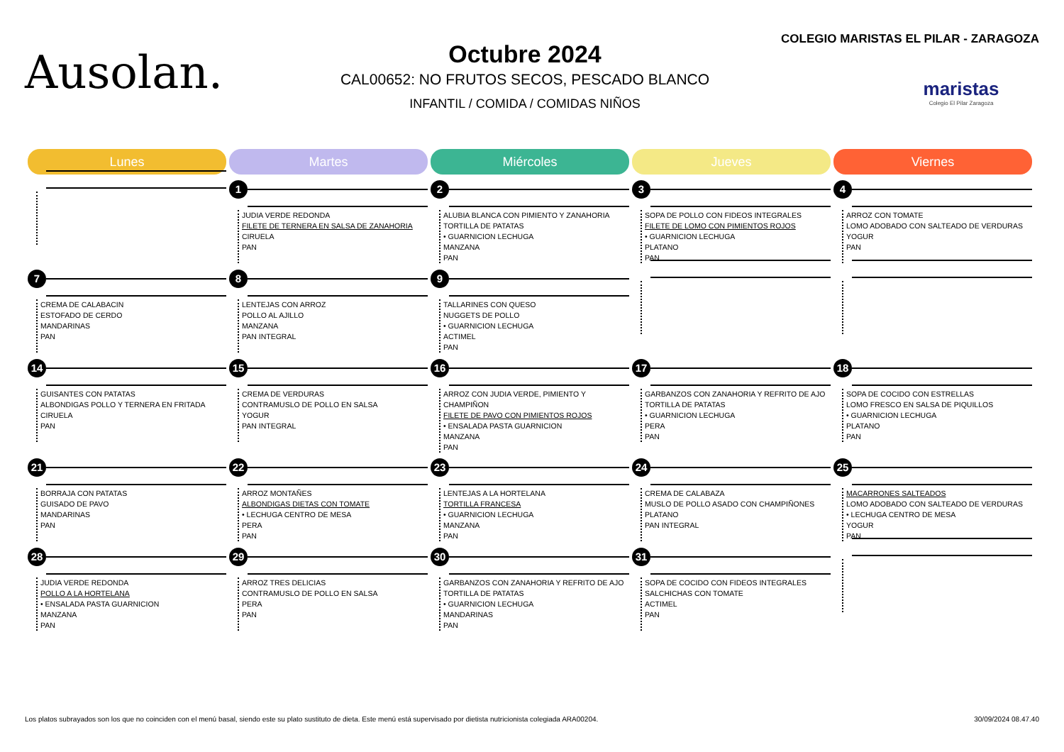Ausolan.
Octubre 2024
CAL00652: NO FRUTOS SECOS, PESCADO BLANCO
INFANTIL / COMIDA / COMIDAS NIÑOS
COLEGIO MARISTAS EL PILAR - ZARAGOZA
maristas
Colegio El Pilar Zaragoza
| Lunes | Martes | Miércoles | Jueves | Viernes |
| --- | --- | --- | --- | --- |
| | 1 JUDIA VERDE REDONDA FILETE DE TERNERA EN SALSA DE ZANAHORIA CIRUELA PAN | 2 ALUBIA BLANCA CON PIMIENTO Y ZANAHORIA TORTILLA DE PATATAS • GUARNICION LECHUGA MANZANA PAN | 3 SOPA DE POLLO CON FIDEOS INTEGRALES FILETE DE LOMO CON PIMIENTOS ROJOS • GUARNICION LECHUGA PLATANO PAN | 4 ARROZ CON TOMATE LOMO ADOBADO CON SALTEADO DE VERDURAS YOGUR PAN |
| 7 CREMA DE CALABACIN ESTOFADO DE CERDO MANDARINAS PAN | 8 LENTEJAS CON ARROZ POLLO AL AJILLO MANZANA PAN INTEGRAL | 9 TALLARINES CON QUESO NUGGETS DE POLLO • GUARNICION LECHUGA ACTIMEL PAN | | |
| 14 GUISANTES CON PATATAS ALBONDIGAS POLLO Y TERNERA EN FRITADA CIRUELA PAN | 15 CREMA DE VERDURAS CONTRAMUSLO DE POLLO EN SALSA YOGUR PAN INTEGRAL | 16 ARROZ CON JUDIA VERDE, PIMIENTO Y CHAMPIÑON FILETE DE PAVO CON PIMIENTOS ROJOS • ENSALADA PASTA GUARNICION MANZANA PAN | 17 GARBANZOS CON ZANAHORIA Y REFRITO DE AJO TORTILLA DE PATATAS • GUARNICION LECHUGA PERA PAN | 18 SOPA DE COCIDO CON ESTRELLAS LOMO FRESCO EN SALSA DE PIQUILLOS • GUARNICION LECHUGA PLATANO PAN |
| 21 BORRAJA CON PATATAS GUISADO DE PAVO MANDARINAS PAN | 22 ARROZ MONTAÑES ALBONDIGAS DIETAS CON TOMATE • LECHUGA CENTRO DE MESA PERA PAN | 23 LENTEJAS A LA HORTELANA TORTILLA FRANCESA • GUARNICION LECHUGA MANZANA PAN | 24 CREMA DE CALABAZA MUSLO DE POLLO ASADO CON CHAMPIÑONES PLATANO PAN INTEGRAL | 25 MACARRONES SALTEADOS LOMO ADOBADO CON SALTEADO DE VERDURAS • LECHUGA CENTRO DE MESA YOGUR PAN |
| 28 JUDIA VERDE REDONDA POLLO A LA HORTELANA • ENSALADA PASTA GUARNICION MANZANA PAN | 29 ARROZ TRES DELICIAS CONTRAMUSLO DE POLLO EN SALSA PERA PAN | 30 GARBANZOS CON ZANAHORIA Y REFRITO DE AJO TORTILLA DE PATATAS • GUARNICION LECHUGA MANDARINAS PAN | 31 SOPA DE COCIDO CON FIDEOS INTEGRALES SALCHICHAS CON TOMATE ACTIMEL PAN | |
Los platos subrayados son los que no coinciden con el menú basal, siendo este su plato sustituto de dieta. Este menú está supervisado por dietista nutricionista colegiada ARA00204. 30/09/2024 08.47.40